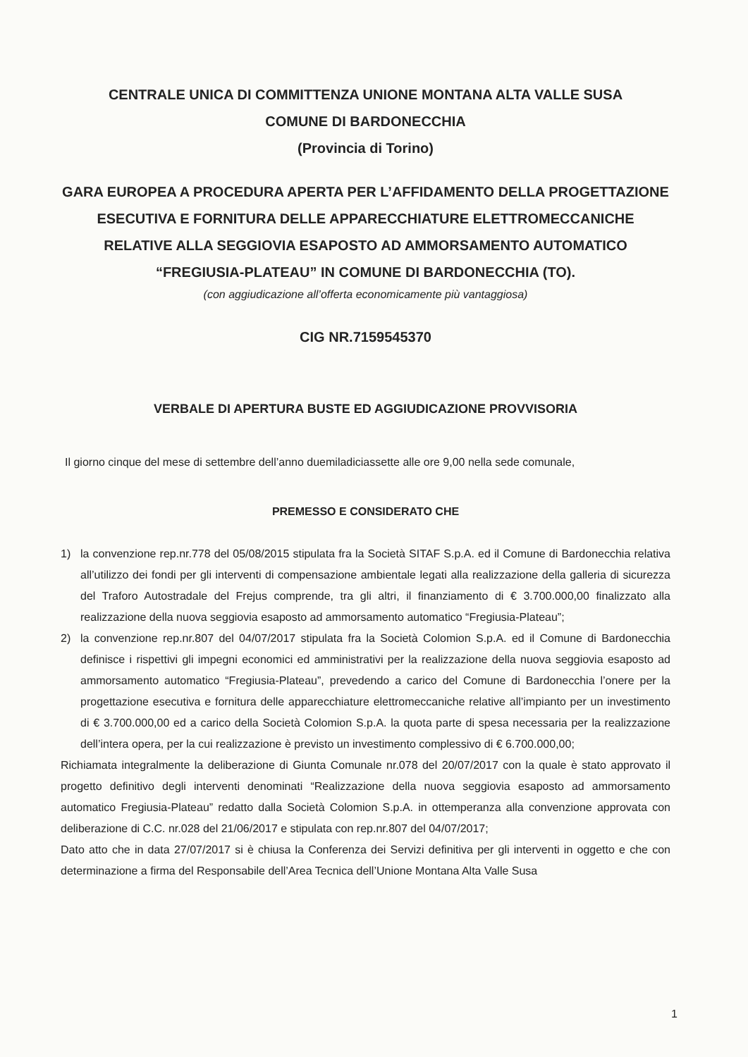CENTRALE UNICA DI COMMITTENZA UNIONE MONTANA ALTA VALLE SUSA
COMUNE DI BARDONECCHIA
(Provincia di Torino)
GARA EUROPEA A PROCEDURA APERTA PER L’AFFIDAMENTO DELLA PROGETTAZIONE ESECUTIVA E FORNITURA DELLE APPARECCHIATURE ELETTROMECCANICHE RELATIVE ALLA SEGGIOVIA ESAPOSTO AD AMMORSAMENTO AUTOMATICO “FREGIUSIA-PLATEAU” IN COMUNE DI BARDONECCHIA (TO).
(con aggiudicazione all’offerta economicamente più vantaggiosa)
CIG NR.7159545370
VERBALE DI APERTURA BUSTE ED AGGIUDICAZIONE PROVVISORIA
Il giorno cinque del mese di settembre dell’anno duemiladiciassette alle ore 9,00 nella sede comunale,
PREMESSO E CONSIDERATO CHE
1) la convenzione rep.nr.778 del 05/08/2015 stipulata fra la Società SITAF S.p.A. ed il Comune di Bardonecchia relativa all’utilizzo dei fondi per gli interventi di compensazione ambientale legati alla realizzazione della galleria di sicurezza del Traforo Autostradale del Frejus comprende, tra gli altri, il finanziamento di € 3.700.000,00 finalizzato alla realizzazione della nuova seggiovia esaposto ad ammorsamento automatico “Fregiusia-Plateau”;
2) la convenzione rep.nr.807 del 04/07/2017 stipulata fra la Società Colomion S.p.A. ed il Comune di Bardonecchia definisce i rispettivi gli impegni economici ed amministrativi per la realizzazione della nuova seggiovia esaposto ad ammorsamento automatico “Fregiusia-Plateau”, prevedendo a carico del Comune di Bardonecchia l’onere per la progettazione esecutiva e fornitura delle apparecchiature elettromeccaniche relative all’impianto per un investimento di € 3.700.000,00 ed a carico della Società Colomion S.p.A. la quota parte di spesa necessaria per la realizzazione dell’intera opera, per la cui realizzazione è previsto un investimento complessivo di € 6.700.000,00;
Richiamata integralmente la deliberazione di Giunta Comunale nr.078 del 20/07/2017 con la quale è stato approvato il progetto definitivo degli interventi denominati “Realizzazione della nuova seggiovia esaposto ad ammorsamento automatico Fregiusia-Plateau” redatto dalla Società Colomion S.p.A. in ottemperanza alla convenzione approvata con deliberazione di C.C. nr.028 del 21/06/2017 e stipulata con rep.nr.807 del 04/07/2017;
Dato atto che in data 27/07/2017 si è chiusa la Conferenza dei Servizi definitiva per gli interventi in oggetto e che con determinazione a firma del Responsabile dell’Area Tecnica dell’Unione Montana Alta Valle Susa
1